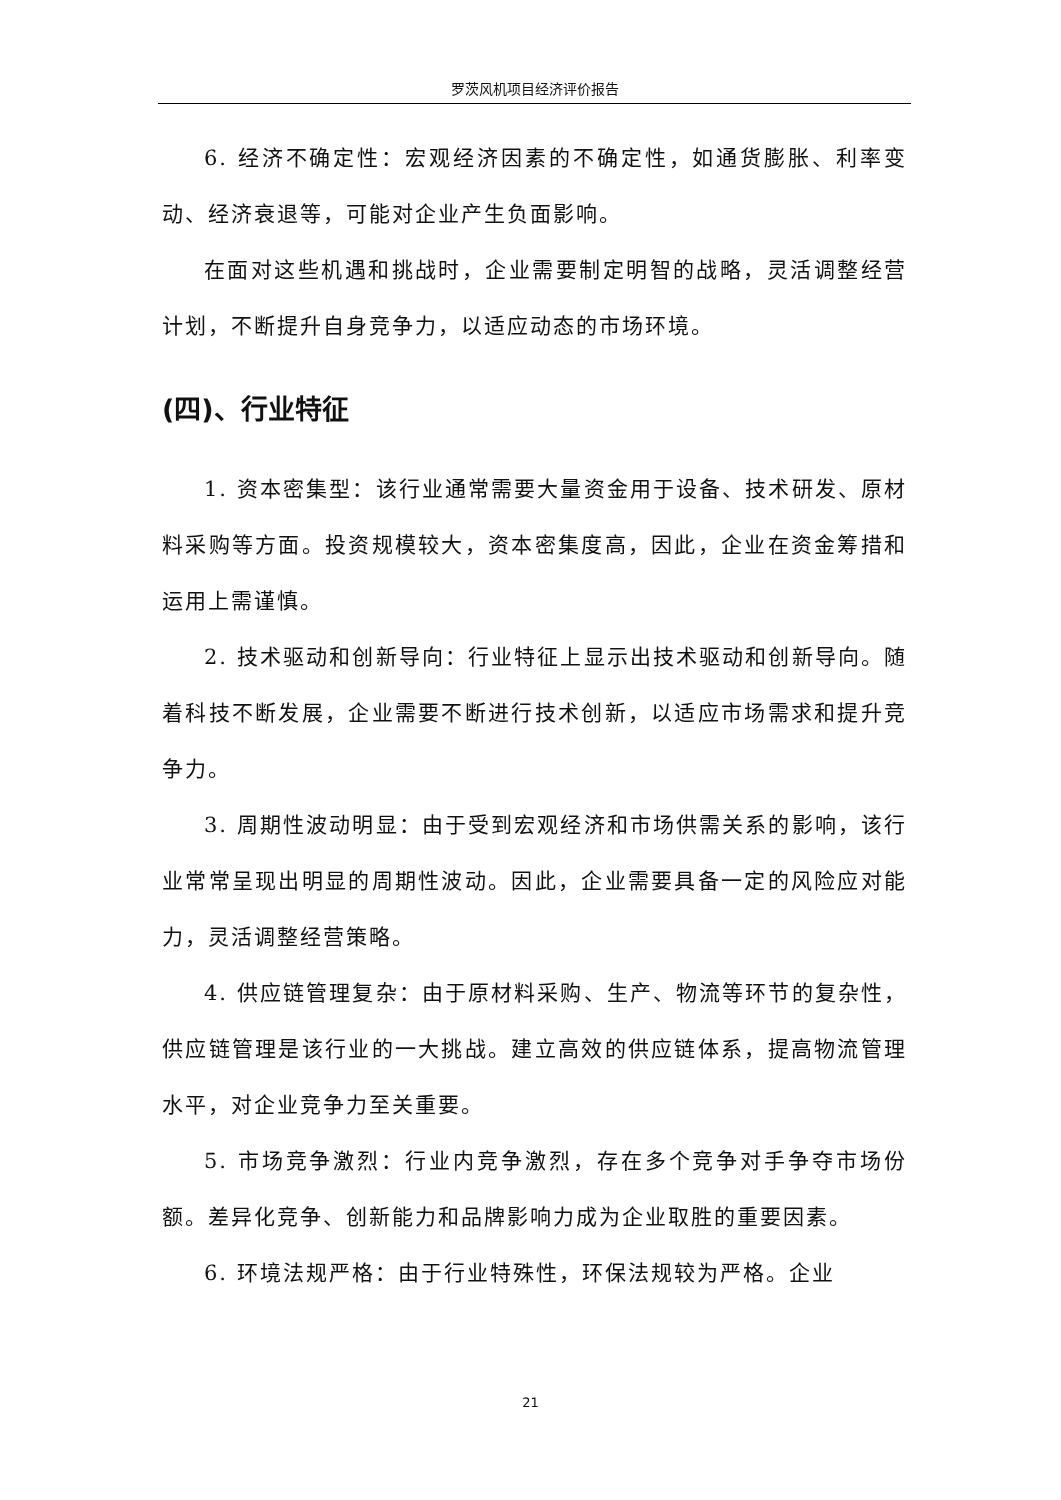罗茨风机项目经济评价报告
6. 经济不确定性：宏观经济因素的不确定性，如通货膨胀、利率变动、经济衰退等，可能对企业产生负面影响。
在面对这些机遇和挑战时，企业需要制定明智的战略，灵活调整经营计划，不断提升自身竞争力，以适应动态的市场环境。
(四)、行业特征
1. 资本密集型：该行业通常需要大量资金用于设备、技术研发、原材料采购等方面。投资规模较大，资本密集度高，因此，企业在资金筹措和运用上需谨慎。
2. 技术驱动和创新导向：行业特征上显示出技术驱动和创新导向。随着科技不断发展，企业需要不断进行技术创新，以适应市场需求和提升竞争力。
3. 周期性波动明显：由于受到宏观经济和市场供需关系的影响，该行业常常呈现出明显的周期性波动。因此，企业需要具备一定的风险应对能力，灵活调整经营策略。
4. 供应链管理复杂：由于原材料采购、生产、物流等环节的复杂性，供应链管理是该行业的一大挑战。建立高效的供应链体系，提高物流管理水平，对企业竞争力至关重要。
5. 市场竞争激烈：行业内竞争激烈，存在多个竞争对手争夺市场份额。差异化竞争、创新能力和品牌影响力成为企业取胜的重要因素。
6. 环境法规严格：由于行业特殊性，环保法规较为严格。企业
21